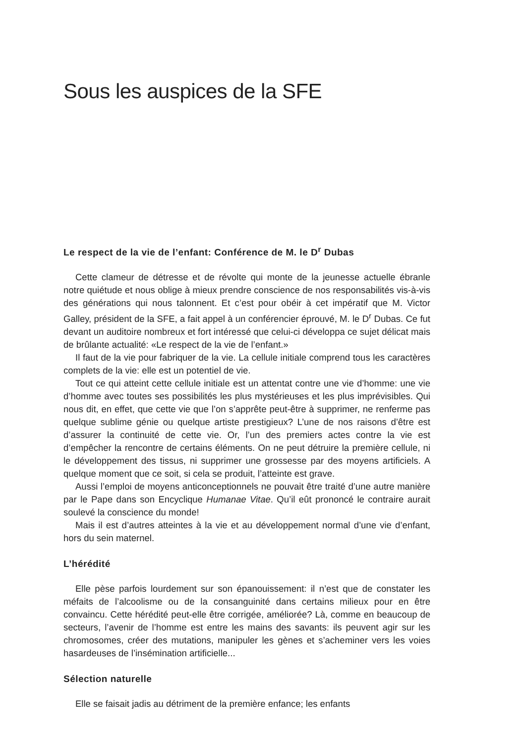Sous les auspices de la SFE
Le respect de la vie de l’enfant: Conférence de M. le D<sup>r</sup> Dubas
Cette clameur de détresse et de révolte qui monte de la jeunesse actuelle ébranle notre quiétude et nous oblige à mieux prendre conscience de nos responsabilités vis-à-vis des générations qui nous talonnent. Et c’est pour obéir à cet impératif que M. Victor Galley, président de la SFE, a fait appel à un conférencier éprouvé, M. le D<sup>r</sup> Dubas. Ce fut devant un auditoire nombreux et fort intéressé que celui-ci développa ce sujet délicat mais de brûlante actualité: «Le respect de la vie de l’enfant.»
Il faut de la vie pour fabriquer de la vie. La cellule initiale comprend tous les caractères complets de la vie: elle est un potentiel de vie.
Tout ce qui atteint cette cellule initiale est un attentat contre une vie d’homme: une vie d’homme avec toutes ses possibilités les plus mystérieuses et les plus imprévisibles. Qui nous dit, en effet, que cette vie que l’on s’apprête peut-être à supprimer, ne renferme pas quelque sublime génie ou quelque artiste prestigieux? L’une de nos raisons d’être est d’assurer la continuité de cette vie. Or, l’un des premiers actes contre la vie est d’empêcher la rencontre de certains éléments. On ne peut détruire la première cellule, ni le développement des tissus, ni supprimer une grossesse par des moyens artificiels. A quelque moment que ce soit, si cela se produit, l’atteinte est grave.
Aussi l’emploi de moyens anticonceptionnels ne pouvait être traité d’une autre manière par le Pape dans son Encyclique Humanae Vitae. Qu’il eût prononcé le contraire aurait soulevé la conscience du monde!
Mais il est d’autres atteintes à la vie et au développement normal d’une vie d’enfant, hors du sein maternel.
L’hérédité
Elle pèse parfois lourdement sur son épanouissement: il n’est que de constater les méfaits de l’alcoolisme ou de la consanguinité dans certains milieux pour en être convaincu. Cette hérédité peut-elle être corrigée, améliorée? Là, comme en beaucoup de secteurs, l’avenir de l’homme est entre les mains des savants: ils peuvent agir sur les chromosomes, créer des mutations, manipuler les gènes et s’acheminer vers les voies hasardeuses de l’insémination artificielle...
Sélection naturelle
Elle se faisait jadis au détriment de la première enfance; les enfants